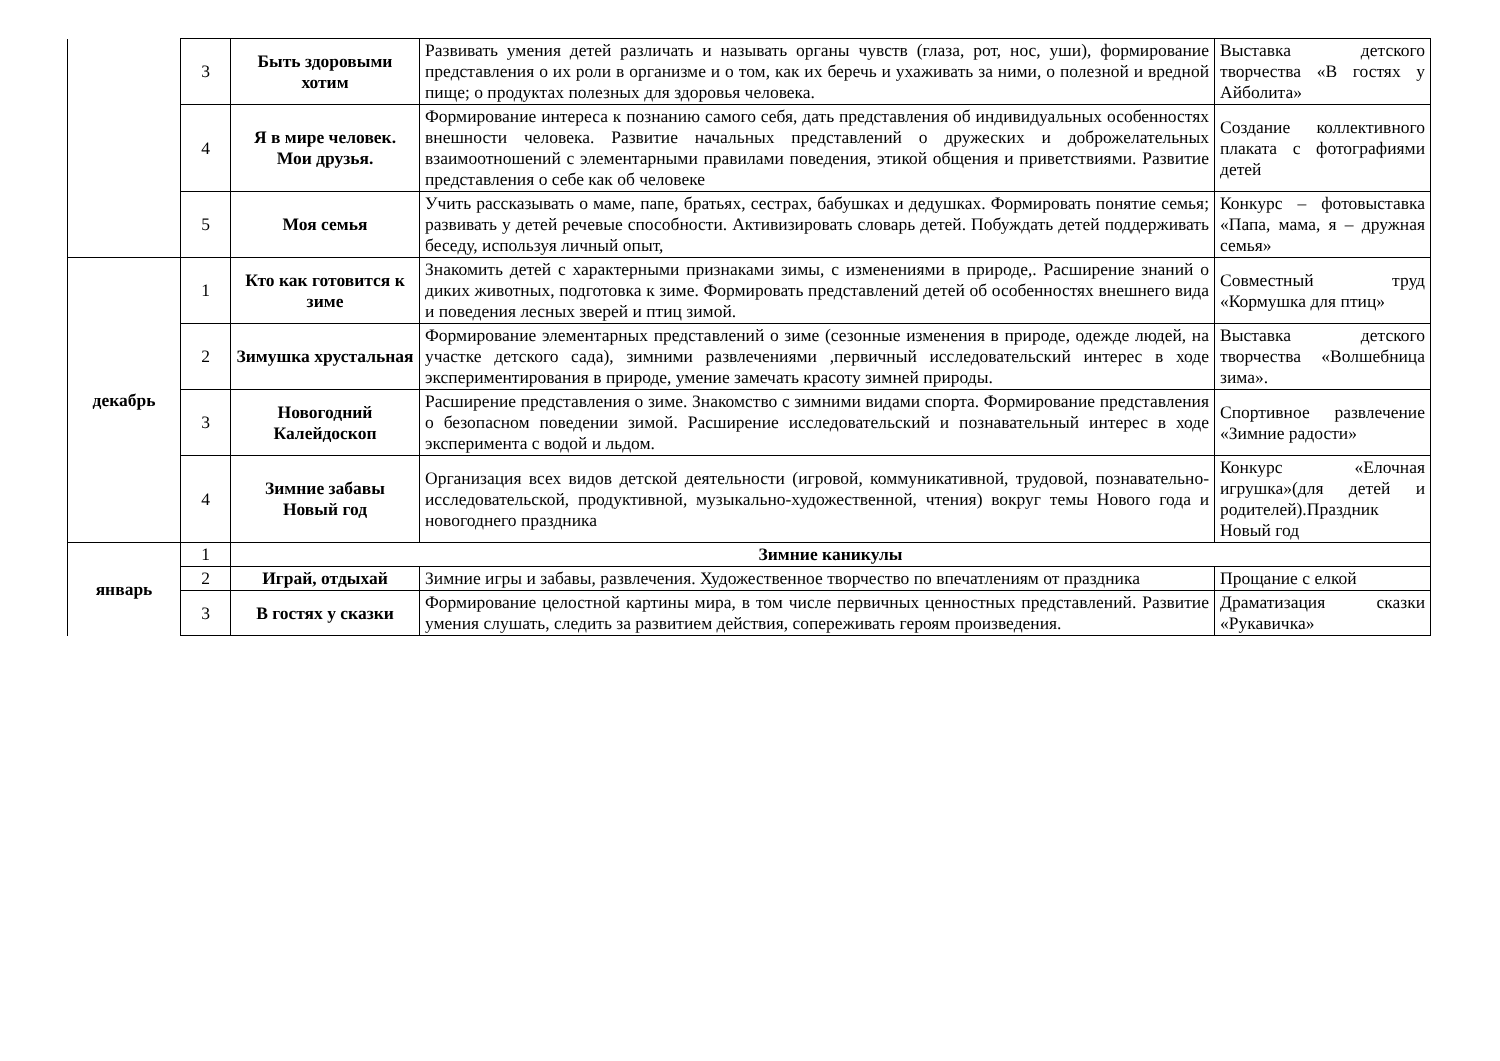| | 3 | Быть здоровыми хотим | Развивать умения детей различать и называть органы чувств (глаза, рот, нос, уши), формирование представления о их роли в организме и о том, как их беречь и ухаживать за ними, о полезной и вредной пище; о продуктах полезных для здоровья человека. | Выставка детского творчества «В гостях у Айболита» |
| | 4 | Я в мире человек. Мои друзья. | Формирование интереса к познанию самого себя, дать представления об индивидуальных особенностях внешности человека. Развитие начальных представлений о дружеских и доброжелательных взаимоотношений с элементарными правилами поведения, этикой общения и приветствиями. Развитие представления о себе как об человеке | Создание коллективного плаката с фотографиями детей |
| | 5 | Моя семья | Учить рассказывать о маме, папе, братьях, сестрах, бабушках и дедушках. Формировать понятие семья; развивать у детей речевые способности. Активизировать словарь детей. Побуждать детей поддерживать беседу, используя личный опыт, | Конкурс – фотовыставка «Папа, мама, я – дружная семья» |
| декабрь | 1 | Кто как готовится к зиме | Знакомить детей с характерными признаками зимы, с изменениями в природе,. Расширение знаний о диких животных, подготовка к зиме. Формировать представлений детей об особенностях внешнего вида и поведения лесных зверей и птиц зимой. | Совместный труд «Кормушка для птиц» |
| | 2 | Зимушка хрустальная | Формирование элементарных представлений о зиме (сезонные изменения в природе, одежде людей, на участке детского сада), зимними развлечениями ,первичный исследовательский интерес в ходе экспериментирования в природе, умение замечать красоту зимней природы. | Выставка детского творчества «Волшебница зима». |
| | 3 | Новогодний Калейдоскоп | Расширение представления о зиме. Знакомство с зимними видами спорта. Формирование представления о безопасном поведении зимой. Расширение исследовательский и познавательный интерес в ходе эксперимента с водой и льдом. | Спортивное развлечение «Зимние радости» |
| | 4 | Зимние забавы Новый год | Организация всех видов детской деятельности (игровой, коммуникативной, трудовой, познавательно-исследовательской, продуктивной, музыкально-художественной, чтения) вокруг темы Нового года и новогоднего праздника | Конкурс «Елочная игрушка»(для детей и родителей).Праздник Новый год |
| январь | 1 | Зимние каникулы | | |
| | 2 | Играй, отдыхай | Зимние игры и забавы, развлечения. Художественное творчество по впечатлениям от праздника | Прощание с елкой |
| | 3 | В гостях у сказки | Формирование целостной картины мира, в том числе первичных ценностных представлений. Развитие умения слушать, следить за развитием действия, сопереживать героям произведения. | Драматизация сказки «Рукавичка» |